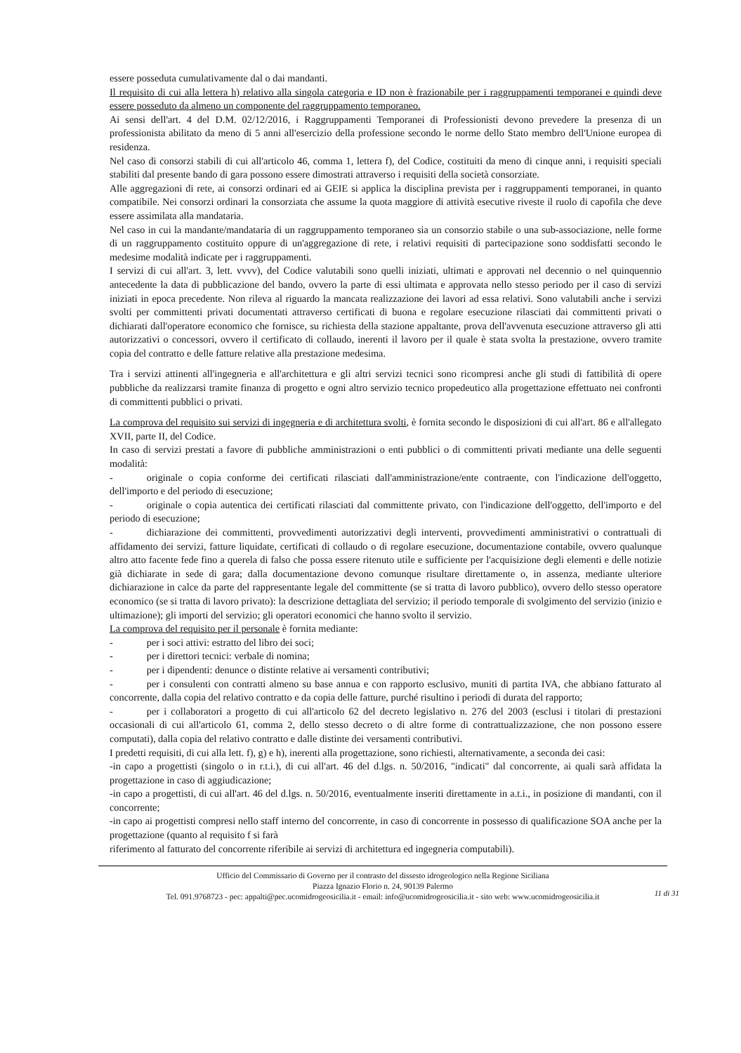essere posseduta cumulativamente dal o dai mandanti.
Il requisito di cui alla lettera h) relativo alla singola categoria e ID non è frazionabile per i raggruppamenti temporanei e quindi deve essere posseduto da almeno un componente del raggruppamento temporaneo.
Ai sensi dell'art. 4 del D.M. 02/12/2016, i Raggruppamenti Temporanei di Professionisti devono prevedere la presenza di un professionista abilitato da meno di 5 anni all'esercizio della professione secondo le norme dello Stato membro dell'Unione europea di residenza.
Nel caso di consorzi stabili di cui all'articolo 46, comma 1, lettera f), del Codice, costituiti da meno di cinque anni, i requisiti speciali stabiliti dal presente bando di gara possono essere dimostrati attraverso i requisiti della società consorziate.
Alle aggregazioni di rete, ai consorzi ordinari ed ai GEIE si applica la disciplina prevista per i raggruppamenti temporanei, in quanto compatibile. Nei consorzi ordinari la consorziata che assume la quota maggiore di attività esecutive riveste il ruolo di capofila che deve essere assimilata alla mandataria.
Nel caso in cui la mandante/mandataria di un raggruppamento temporaneo sia un consorzio stabile o una sub-associazione, nelle forme di un raggruppamento costituito oppure di un'aggregazione di rete, i relativi requisiti di partecipazione sono soddisfatti secondo le medesime modalità indicate per i raggruppamenti.
I servizi di cui all'art. 3, lett. vvvv), del Codice valutabili sono quelli iniziati, ultimati e approvati nel decennio o nel quinquennio antecedente la data di pubblicazione del bando, ovvero la parte di essi ultimata e approvata nello stesso periodo per il caso di servizi iniziati in epoca precedente. Non rileva al riguardo la mancata realizzazione dei lavori ad essa relativi. Sono valutabili anche i servizi svolti per committenti privati documentati attraverso certificati di buona e regolare esecuzione rilasciati dai committenti privati o dichiarati dall'operatore economico che fornisce, su richiesta della stazione appaltante, prova dell'avvenuta esecuzione attraverso gli atti autorizzativi o concessori, ovvero il certificato di collaudo, inerenti il lavoro per il quale è stata svolta la prestazione, ovvero tramite copia del contratto e delle fatture relative alla prestazione medesima.
Tra i servizi attinenti all'ingegneria e all'architettura e gli altri servizi tecnici sono ricompresi anche gli studi di fattibilità di opere pubbliche da realizzarsi tramite finanza di progetto e ogni altro servizio tecnico propedeutico alla progettazione effettuato nei confronti di committenti pubblici o privati.
La comprova del requisito sui servizi di ingegneria e di architettura svolti, è fornita secondo le disposizioni di cui all'art. 86 e all'allegato XVII, parte II, del Codice.
In caso di servizi prestati a favore di pubbliche amministrazioni o enti pubblici o di committenti privati mediante una delle seguenti modalità:
- originale o copia conforme dei certificati rilasciati dall'amministrazione/ente contraente, con l'indicazione dell'oggetto, dell'importo e del periodo di esecuzione;
- originale o copia autentica dei certificati rilasciati dal committente privato, con l'indicazione dell'oggetto, dell'importo e del periodo di esecuzione;
- dichiarazione dei committenti, provvedimenti autorizzativi degli interventi, provvedimenti amministrativi o contrattuali di affidamento dei servizi, fatture liquidate, certificati di collaudo o di regolare esecuzione, documentazione contabile, ovvero qualunque altro atto facente fede fino a querela di falso che possa essere ritenuto utile e sufficiente per l'acquisizione degli elementi e delle notizie già dichiarate in sede di gara; dalla documentazione devono comunque risultare direttamente o, in assenza, mediante ulteriore dichiarazione in calce da parte del rappresentante legale del committente (se si tratta di lavoro pubblico), ovvero dello stesso operatore economico (se si tratta di lavoro privato): la descrizione dettagliata del servizio; il periodo temporale di svolgimento del servizio (inizio e ultimazione); gli importi del servizio; gli operatori economici che hanno svolto il servizio.
La comprova del requisito per il personale è fornita mediante:
- per i soci attivi: estratto del libro dei soci;
- per i direttori tecnici: verbale di nomina;
- per i dipendenti: denunce o distinte relative ai versamenti contributivi;
- per i consulenti con contratti almeno su base annua e con rapporto esclusivo, muniti di partita IVA, che abbiano fatturato al concorrente, dalla copia del relativo contratto e da copia delle fatture, purché risultino i periodi di durata del rapporto;
- per i collaboratori a progetto di cui all'articolo 62 del decreto legislativo n. 276 del 2003 (esclusi i titolari di prestazioni occasionali di cui all'articolo 61, comma 2, dello stesso decreto o di altre forme di contrattualizzazione, che non possono essere computati), dalla copia del relativo contratto e dalle distinte dei versamenti contributivi.
I predetti requisiti, di cui alla lett. f), g) e h), inerenti alla progettazione, sono richiesti, alternativamente, a seconda dei casi:
-in capo a progettisti (singolo o in r.t.i.), di cui all'art. 46 del d.lgs. n. 50/2016, "indicati" dal concorrente, ai quali sarà affidata la progettazione in caso di aggiudicazione;
-in capo a progettisti, di cui all'art. 46 del d.lgs. n. 50/2016, eventualmente inseriti direttamente in a.t.i., in posizione di mandanti, con il concorrente;
-in capo ai progettisti compresi nello staff interno del concorrente, in caso di concorrente in possesso di qualificazione SOA anche per la progettazione (quanto al requisito f si farà
riferimento al fatturato del concorrente riferibile ai servizi di architettura ed ingegneria computabili).
Ufficio del Commissario di Governo per il contrasto del dissesto idrogeologico nella Regione Siciliana
Piazza Ignazio Florio n. 24, 90139 Palermo
Tel. 091.9768723 - pec: appalti@pec.ucomidrogeosicilia.it - email: info@ucomidrogeosicilia.it - sito web: www.ucomidrogeosicilia.it
11 di 31